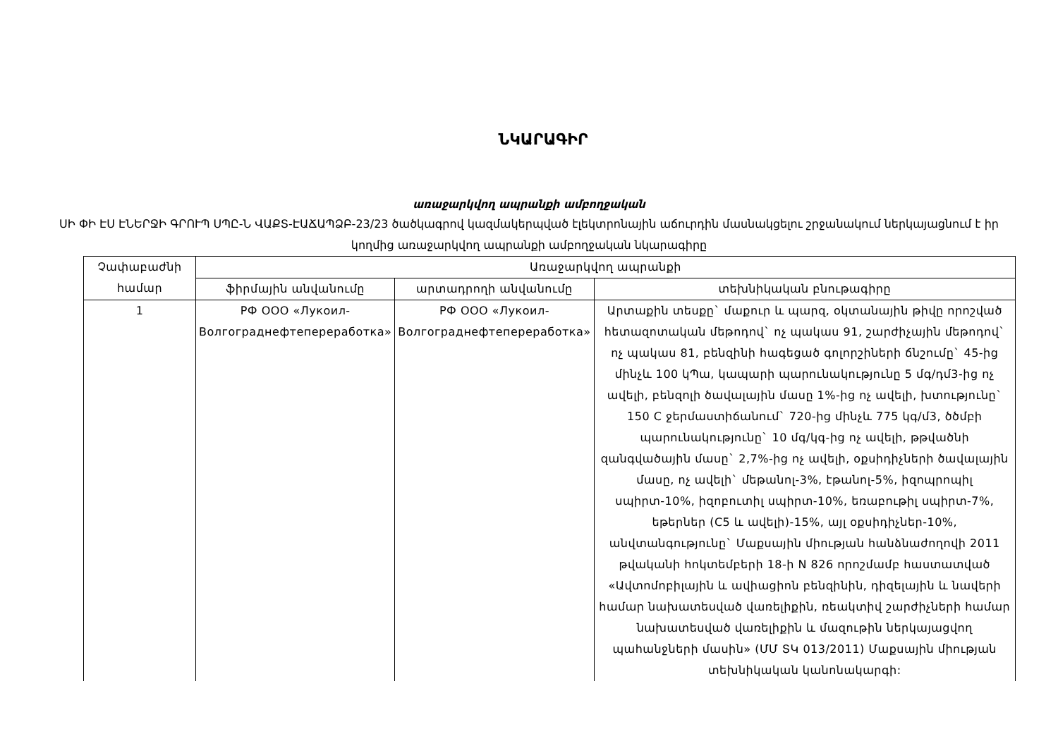ՆԿԱՐԱԳԻՐ
առաջարկվող ապրանքի ամբողջական
ՍԻ ՓԻ ԷՍ ԷՆԵՐՋԻ ԳՐՈՒՊ ՍՊԸ-Ն ՎԱՔՏ-ԷԱՃԱՊՁԲ-23/23 ծածկագրով կազմակերպված էլեկտրոնային աճուրդին մասնակցելու շրջանակում ներկայացնում է իր կողմից առաջարկվող ապրանքի ամբողջական նկարագիրը
| Չափաբաժնի համար | Առաջարկվող ապրանքի | | |
| --- | --- | --- | --- |
| | ֆիրմային անվանումը | արտադրողի անվանումը | տեխնիկական բնութագիրը |
| 1 | РФ ООО «Лукоил-Волгограднефтепереработка» | РФ ООО «Лукоил-Волгограднефтепереработка» | Արտաքին տեսքը` մաքուր և պարզ, օկտանային թիվը որոշված հետազոտական մեթոդով` ոչ պակաս 91, շարժիչային մեթոդով` ոչ պակաս 81, բենզինի հագեցած գոլորշիների ճնշումը` 45-ից մինչև 100 կՊա, կապարի պարունակությունը 5 մգ/դմ3-ից ոչ ավելի, բենզոլի ծավալային մասը 1%-ից ոչ ավելի, խտությունը` 150 C ջերմաստիճանում` 720-ից մինչև 775 կգ/մ3, ծծմբի պարունակությունը` 10 մգ/կգ-ից ոչ ավելի, թթվածնի զանգվածային մասը` 2,7%-ից ոչ ավելի, օքսիդիչների ծավալային մասը, ոչ ավելի` մեթանոլ-3%, էթանոլ-5%, իզոպրոպիլ սպիրտ-10%, իզոբուտիլ սպիրտ-10%, եռաբութիլ սպիրտ-7%, եթերներ (C5 և ավելի)-15%, այլ օքսիդիչներ-10%, անվտանգությունը` Մաքսային միության հանձնաժողովի 2011 թվականի հոկտեմբերի 18-ի N 826 որոշմամբ հաստատված «Ավտոմոբիլային և ավիացիոն բենզինին, դիզելային և նավերի համար նախատեսված վառելիքին, ռեակտիվ շարժիչների համար նախատեսված վառելիքին և մազութին ներկայացվող պահանջների մասին» (ՄՄ ՏԿ 013/2011) Մաքսային միության տեխնիկական կանոնակարգի: |